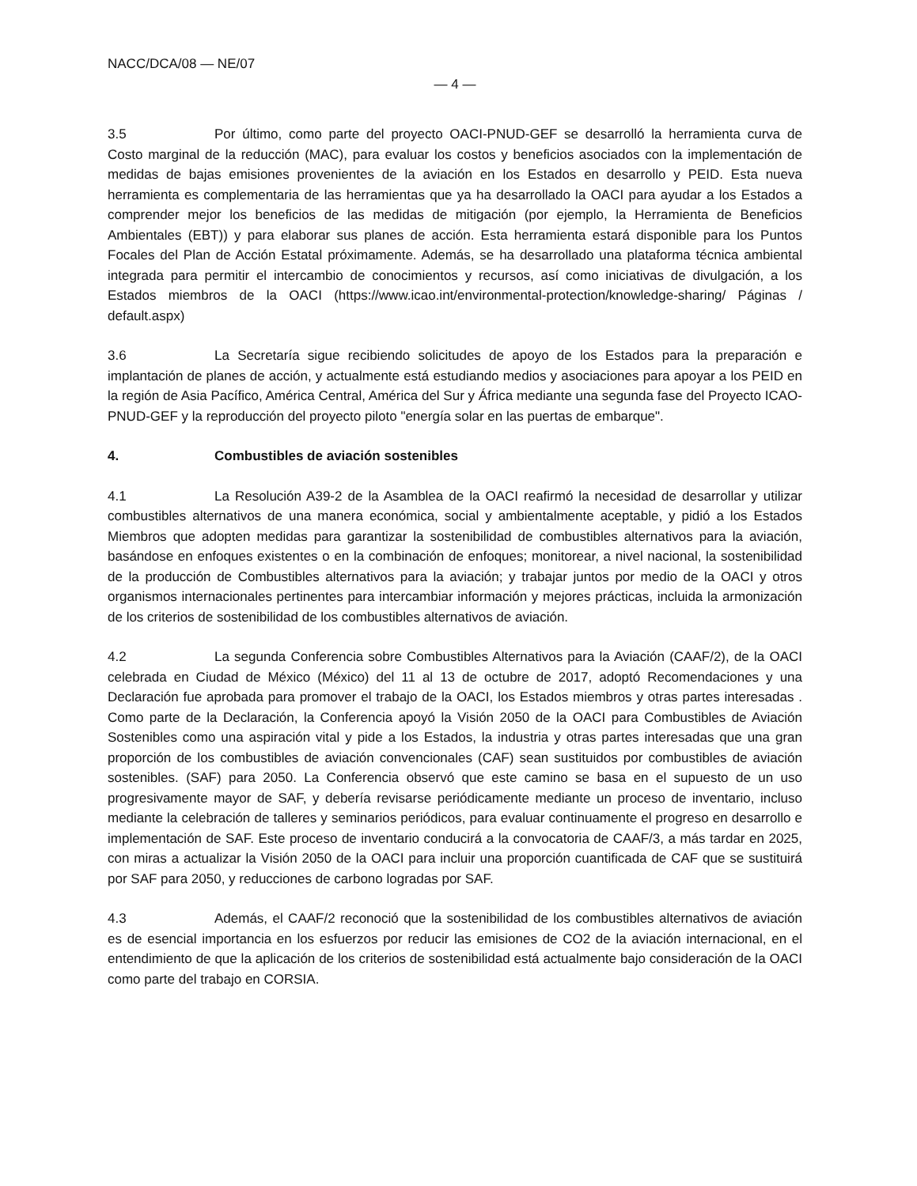NACC/DCA/08 — NE/07
— 4 —
3.5 Por último, como parte del proyecto OACI-PNUD-GEF se desarrolló la herramienta curva de Costo marginal de la reducción (MAC), para evaluar los costos y beneficios asociados con la implementación de medidas de bajas emisiones provenientes de la aviación en los Estados en desarrollo y PEID. Esta nueva herramienta es complementaria de las herramientas que ya ha desarrollado la OACI para ayudar a los Estados a comprender mejor los beneficios de las medidas de mitigación (por ejemplo, la Herramienta de Beneficios Ambientales (EBT)) y para elaborar sus planes de acción. Esta herramienta estará disponible para los Puntos Focales del Plan de Acción Estatal próximamente. Además, se ha desarrollado una plataforma técnica ambiental integrada para permitir el intercambio de conocimientos y recursos, así como iniciativas de divulgación, a los Estados miembros de la OACI (https://www.icao.int/environmental-protection/knowledge-sharing/ Páginas / default.aspx)
3.6 La Secretaría sigue recibiendo solicitudes de apoyo de los Estados para la preparación e implantación de planes de acción, y actualmente está estudiando medios y asociaciones para apoyar a los PEID en la región de Asia Pacífico, América Central, América del Sur y África mediante una segunda fase del Proyecto ICAO-PNUD-GEF y la reproducción del proyecto piloto "energía solar en las puertas de embarque".
4. Combustibles de aviación sostenibles
4.1 La Resolución A39-2 de la Asamblea de la OACI reafirmó la necesidad de desarrollar y utilizar combustibles alternativos de una manera económica, social y ambientalmente aceptable, y pidió a los Estados Miembros que adopten medidas para garantizar la sostenibilidad de combustibles alternativos para la aviación, basándose en enfoques existentes o en la combinación de enfoques; monitorear, a nivel nacional, la sostenibilidad de la producción de Combustibles alternativos para la aviación; y trabajar juntos por medio de la OACI y otros organismos internacionales pertinentes para intercambiar información y mejores prácticas, incluida la armonización de los criterios de sostenibilidad de los combustibles alternativos de aviación.
4.2 La segunda Conferencia sobre Combustibles Alternativos para la Aviación (CAAF/2), de la OACI celebrada en Ciudad de México (México) del 11 al 13 de octubre de 2017, adoptó Recomendaciones y una Declaración fue aprobada para promover el trabajo de la OACI, los Estados miembros y otras partes interesadas . Como parte de la Declaración, la Conferencia apoyó la Visión 2050 de la OACI para Combustibles de Aviación Sostenibles como una aspiración vital y pide a los Estados, la industria y otras partes interesadas que una gran proporción de los combustibles de aviación convencionales (CAF) sean sustituidos por combustibles de aviación sostenibles. (SAF) para 2050. La Conferencia observó que este camino se basa en el supuesto de un uso progresivamente mayor de SAF, y debería revisarse periódicamente mediante un proceso de inventario, incluso mediante la celebración de talleres y seminarios periódicos, para evaluar continuamente el progreso en desarrollo e implementación de SAF. Este proceso de inventario conducirá a la convocatoria de CAAF/3, a más tardar en 2025, con miras a actualizar la Visión 2050 de la OACI para incluir una proporción cuantificada de CAF que se sustituirá por SAF para 2050, y reducciones de carbono logradas por SAF.
4.3 Además, el CAAF/2 reconoció que la sostenibilidad de los combustibles alternativos de aviación es de esencial importancia en los esfuerzos por reducir las emisiones de CO2 de la aviación internacional, en el entendimiento de que la aplicación de los criterios de sostenibilidad está actualmente bajo consideración de la OACI como parte del trabajo en CORSIA.